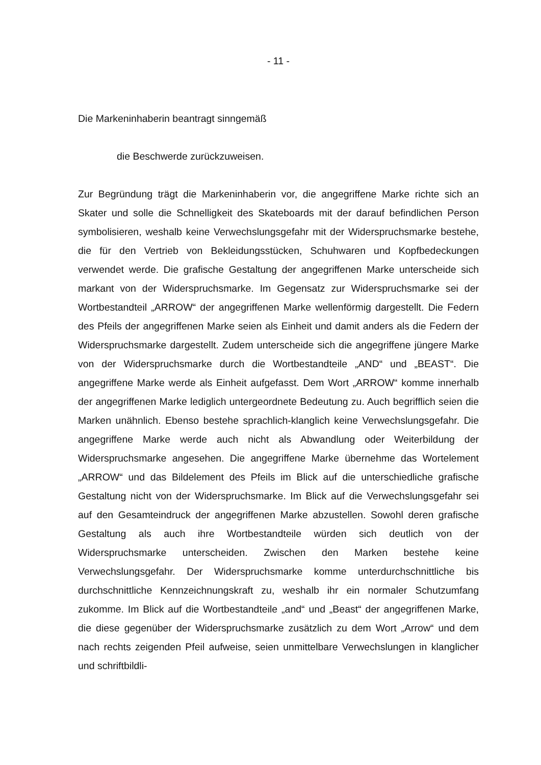- 11 -
Die Markeninhaberin beantragt sinngemäß
die Beschwerde zurückzuweisen.
Zur Begründung trägt die Markeninhaberin vor, die angegriffene Marke richte sich an Skater und solle die Schnelligkeit des Skateboards mit der darauf befindlichen Person symbolisieren, weshalb keine Verwechslungsgefahr mit der Wider­spruchsmarke bestehe, die für den Vertrieb von Bekleidungsstücken, Schuhwaren und Kopfbedeckungen verwendet werde. Die grafische Gestaltung der angegriffe­nen Marke unterscheide sich markant von der Widerspruchsmarke. Im Gegensatz zur Widerspruchsmarke sei der Wortbestandteil „ARROW“ der angegriffenen Marke wellenförmig dargestellt. Die Federn des Pfeils der angegriffenen Marke seien als Einheit und damit anders als die Federn der Widerspruchsmarke darge­stellt. Zudem unterscheide sich die angegriffene jüngere Marke von der Wider­spruchsmarke durch die Wortbestandteile „AND“ und „BEAST“. Die angegriffene Marke werde als Einheit aufgefasst. Dem Wort „ARROW“ komme innerhalb der angegriffenen Marke lediglich untergeordnete Bedeutung zu. Auch begrifflich seien die Marken unähnlich. Ebenso bestehe sprachlich-klanglich keine Ver­wechslungsgefahr. Die angegriffene Marke werde auch nicht als Abwandlung oder Weiterbildung der Widerspruchsmarke angesehen. Die angegriffene Marke über­nehme das Wortelement „ARROW“ und das Bildelement des Pfeils im Blick auf die unterschiedliche grafische Gestaltung nicht von der Widerspruchsmarke. Im Blick auf die Verwechslungsgefahr sei auf den Gesamteindruck der angegriffenen Marke abzustellen. Sowohl deren grafische Gestaltung als auch ihre Wortbe­standteile würden sich deutlich von der Widerspruchsmarke unterscheiden. Zwi­schen den Marken bestehe keine Verwechslungsgefahr. Der Widerspruchsmarke komme unterdurchschnittliche bis durchschnittliche Kennzeichnungskraft zu, wes­halb ihr ein normaler Schutzumfang zukomme. Im Blick auf die Wortbestandteile „and“ und „Beast“ der angegriffenen Marke, die diese gegenüber der Wider­spruchsmarke zusätzlich zu dem Wort „Arrow“ und dem nach rechts zeigenden Pfeil aufweise, seien unmittelbare Verwechslungen in klanglicher und schriftbildli-